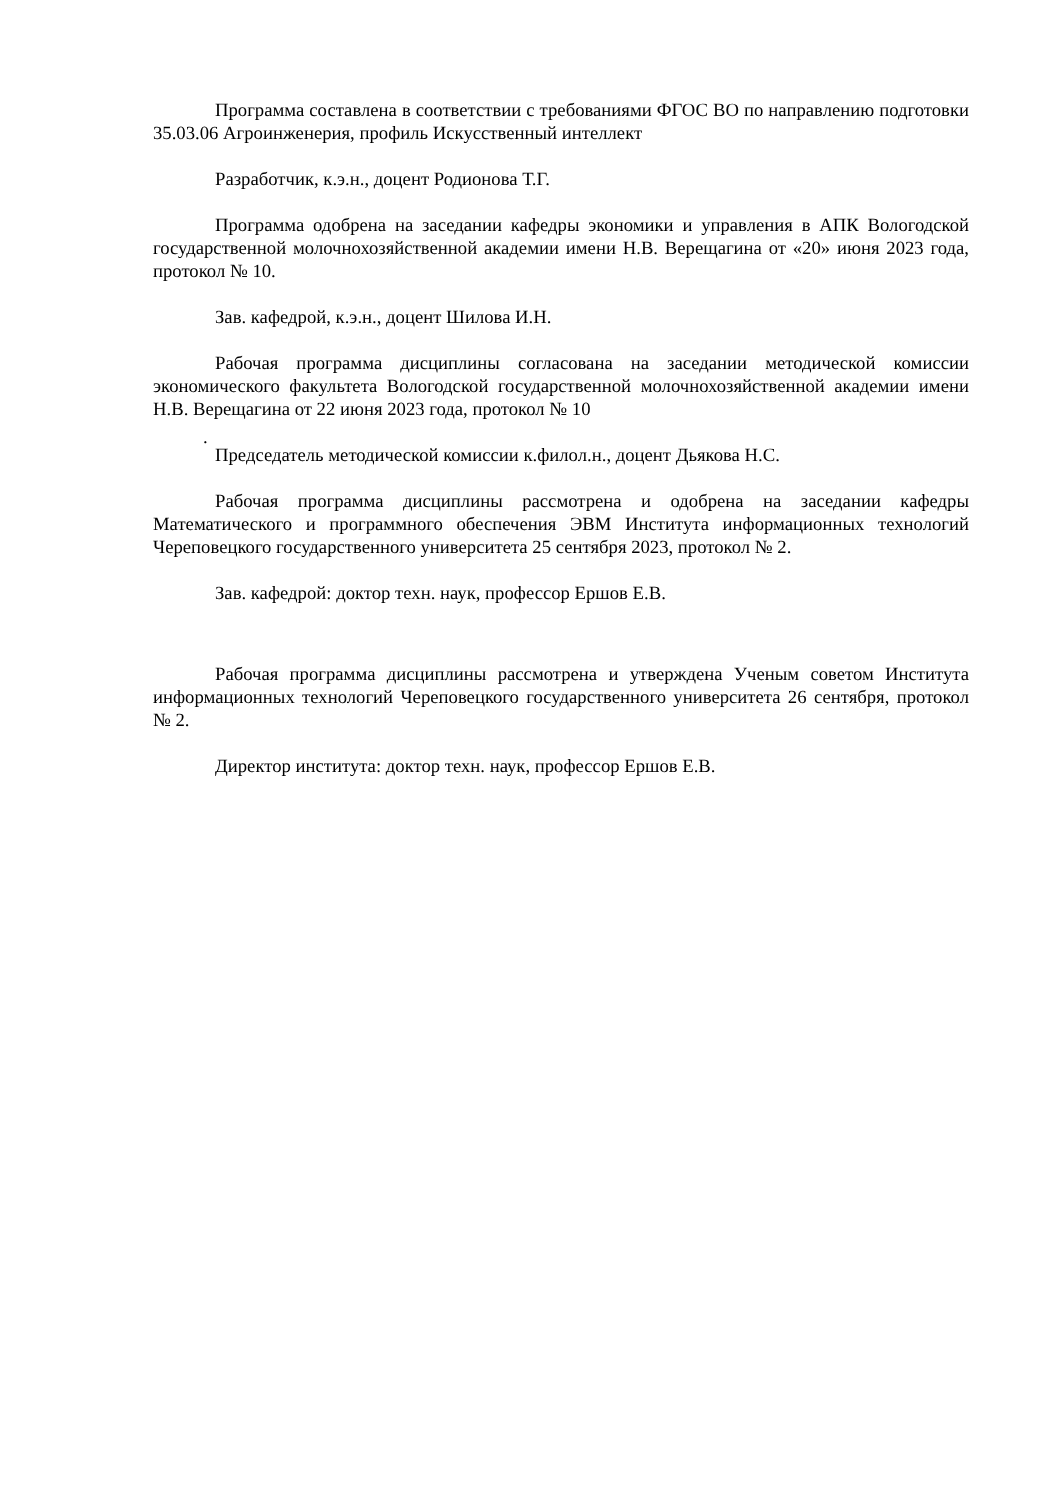Программа составлена в соответствии с требованиями ФГОС ВО по направлению подготовки 35.03.06 Агроинженерия, профиль Искусственный интеллект
Разработчик, к.э.н., доцент Родионова Т.Г.
Программа одобрена на заседании кафедры экономики и управления в АПК Вологодской государственной молочнохозяйственной академии имени Н.В. Верещагина от «20» июня 2023 года, протокол № 10.
Зав. кафедрой, к.э.н., доцент Шилова И.Н.
Рабочая программа дисциплины согласована на заседании методической комиссии экономического факультета Вологодской государственной молочнохозяйственной академии имени Н.В. Верещагина от 22 июня 2023 года, протокол № 10
.
Председатель методической комиссии к.филол.н., доцент Дьякова Н.С.
Рабочая программа дисциплины рассмотрена и одобрена на заседании кафедры Математического и программного обеспечения ЭВМ Института информационных технологий Череповецкого государственного университета 25 сентября 2023, протокол № 2.
Зав. кафедрой: доктор техн. наук, профессор Ершов Е.В.
Рабочая программа дисциплины рассмотрена и утверждена Ученым советом Института информационных технологий Череповецкого государственного университета 26 сентября, протокол № 2.
Директор института: доктор техн. наук, профессор Ершов Е.В.